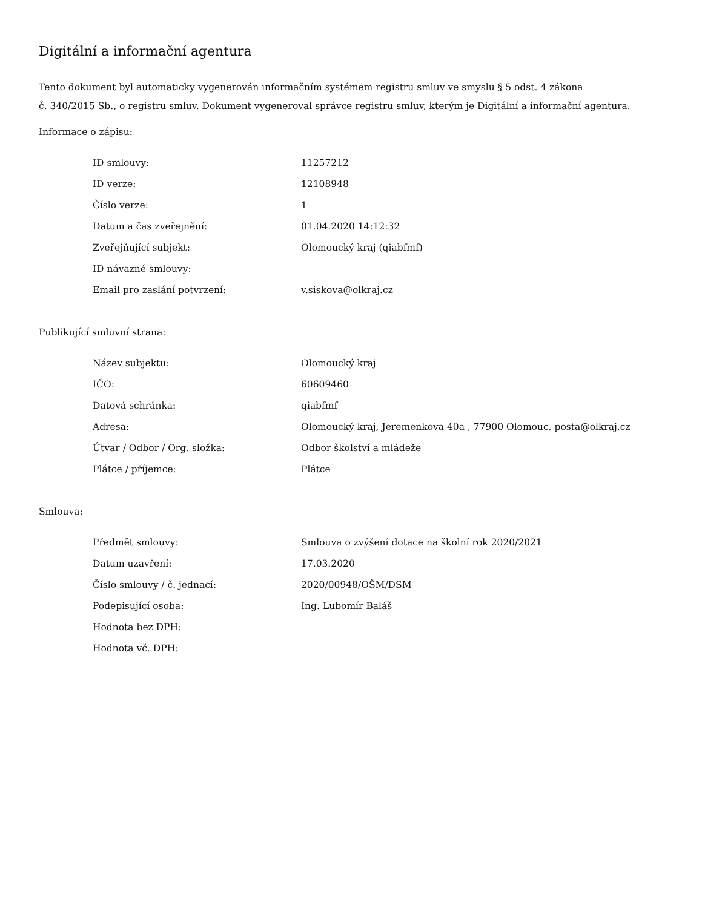Digitální a informační agentura
Tento dokument byl automaticky vygenerován informačním systémem registru smluv ve smyslu § 5 odst. 4 zákona
č. 340/2015 Sb., o registru smluv. Dokument vygeneroval správce registru smluv, kterým je Digitální a informační agentura.
Informace o zápisu:
| ID smlouvy: | 11257212 |
| ID verze: | 12108948 |
| Číslo verze: | 1 |
| Datum a čas zveřejnění: | 01.04.2020 14:12:32 |
| Zveřejňující subjekt: | Olomoucký kraj (qiabfmf) |
| ID návazné smlouvy: | |
| Email pro zaslání potvrzení: | v.siskova@olkraj.cz |
Publikující smluvní strana:
| Název subjektu: | Olomoucký kraj |
| IČO: | 60609460 |
| Datová schránka: | qiabfmf |
| Adresa: | Olomoucký kraj, Jeremenkova 40a , 77900 Olomouc, posta@olkraj.cz |
| Útvar / Odbor / Org. složka: | Odbor školství a mládeže |
| Plátce / příjemce: | Plátce |
Smlouva:
| Předmět smlouvy: | Smlouva o zvýšení dotace na školní rok 2020/2021 |
| Datum uzavření: | 17.03.2020 |
| Číslo smlouvy / č. jednací: | 2020/00948/OŠM/DSM |
| Podepisující osoba: | Ing. Lubomír Baláš |
| Hodnota bez DPH: | |
| Hodnota vč. DPH: | |